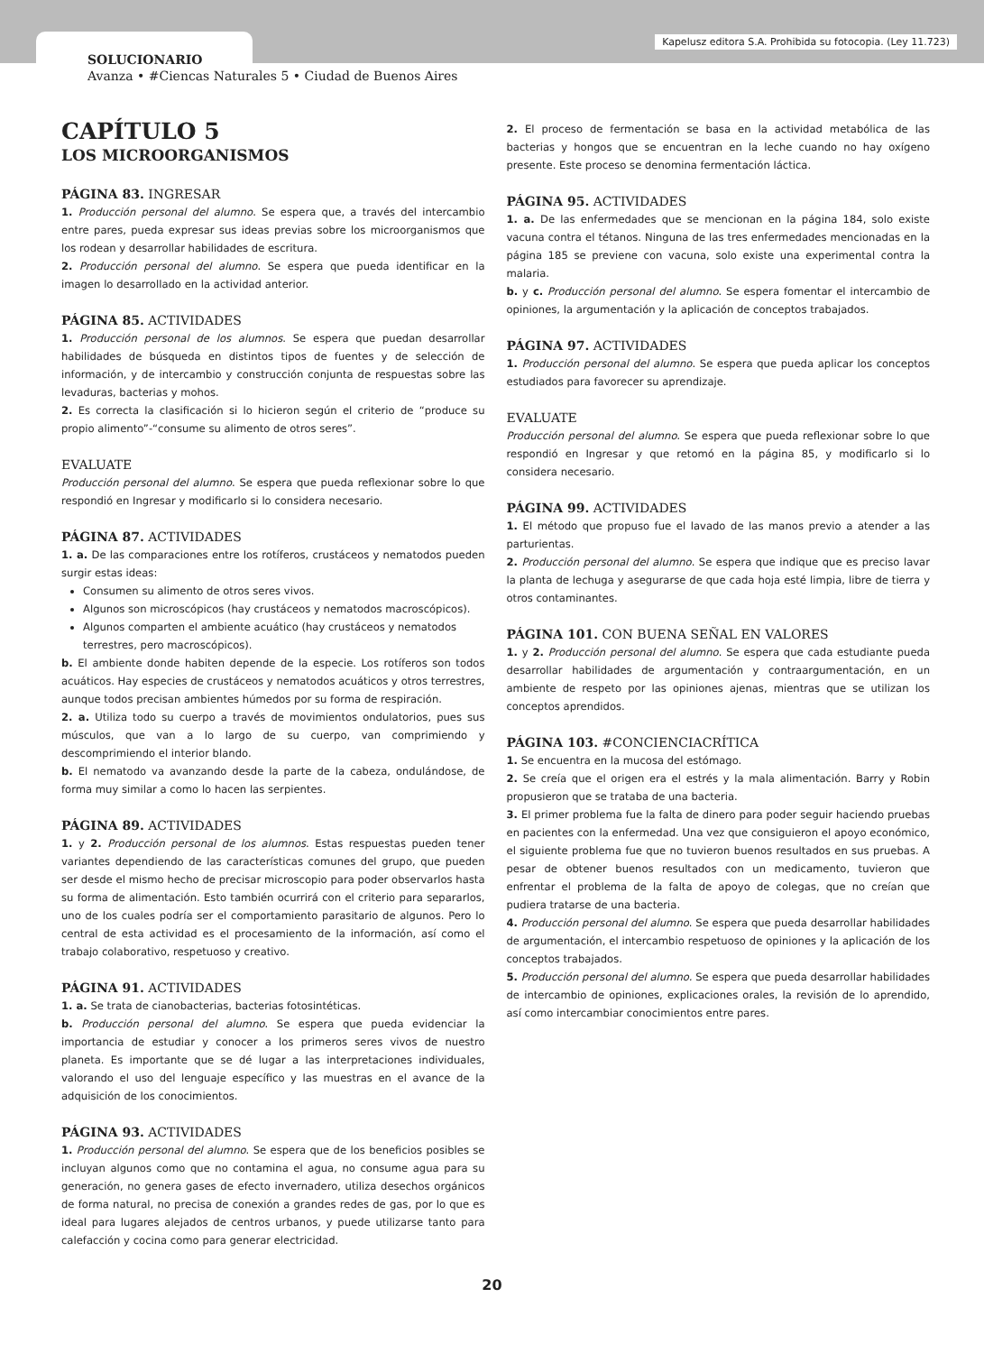Kapelusz editora S.A. Prohibida su fotocopia. (Ley 11.723)
SOLUCIONARIO
Avanza • #Ciencas Naturales 5 • Ciudad de Buenos Aires
CAPÍTULO 5
LOS MICROORGANISMOS
PÁGINA 83. INGRESAR
1. Producción personal del alumno. Se espera que, a través del intercambio entre pares, pueda expresar sus ideas previas sobre los microorganismos que los rodean y desarrollar habilidades de escritura.
2. Producción personal del alumno. Se espera que pueda identificar en la imagen lo desarrollado en la actividad anterior.
PÁGINA 85. ACTIVIDADES
1. Producción personal de los alumnos. Se espera que puedan desarrollar habilidades de búsqueda en distintos tipos de fuentes y de selección de información, y de intercambio y construcción conjunta de respuestas sobre las levaduras, bacterias y mohos.
2. Es correcta la clasificación si lo hicieron según el criterio de “produce su propio alimento”-“consume su alimento de otros seres”.
EVALUATE
Producción personal del alumno. Se espera que pueda reflexionar sobre lo que respondió en Ingresar y modificarlo si lo considera necesario.
PÁGINA 87. ACTIVIDADES
1. a. De las comparaciones entre los rotíferos, crustáceos y nematodos pueden surgir estas ideas:
Consumen su alimento de otros seres vivos.
Algunos son microscópicos (hay crustáceos y nematodos macroscópicos).
Algunos comparten el ambiente acuático (hay crustáceos y nematodos terrestres, pero macroscópicos).
b. El ambiente donde habiten depende de la especie. Los rotíferos son todos acuáticos. Hay especies de crustáceos y nematodos acuáticos y otros terrestres, aunque todos precisan ambientes húmedos por su forma de respiración.
2. a. Utiliza todo su cuerpo a través de movimientos ondulatorios, pues sus músculos, que van a lo largo de su cuerpo, van comprimiendo y descomprimiendo el interior blando.
b. El nematodo va avanzando desde la parte de la cabeza, ondulándose, de forma muy similar a como lo hacen las serpientes.
PÁGINA 89. ACTIVIDADES
1. y 2. Producción personal de los alumnos. Estas respuestas pueden tener variantes dependiendo de las características comunes del grupo, que pueden ser desde el mismo hecho de precisar microscopio para poder observarlos hasta su forma de alimentación. Esto también ocurrirá con el criterio para separarlos, uno de los cuales podría ser el comportamiento parasitario de algunos. Pero lo central de esta actividad es el procesamiento de la información, así como el trabajo colaborativo, respetuoso y creativo.
PÁGINA 91. ACTIVIDADES
1. a. Se trata de cianobacterias, bacterias fotosintéticas.
b. Producción personal del alumno. Se espera que pueda evidenciar la importancia de estudiar y conocer a los primeros seres vivos de nuestro planeta. Es importante que se dé lugar a las interpretaciones individuales, valorando el uso del lenguaje específico y las muestras en el avance de la adquisición de los conocimientos.
PÁGINA 93. ACTIVIDADES
1. Producción personal del alumno. Se espera que de los beneficios posibles se incluyan algunos como que no contamina el agua, no consume agua para su generación, no genera gases de efecto invernadero, utiliza desechos orgánicos de forma natural, no precisa de conexión a grandes redes de gas, por lo que es ideal para lugares alejados de centros urbanos, y puede utilizarse tanto para calefacción y cocina como para generar electricidad.
2. El proceso de fermentación se basa en la actividad metabólica de las bacterias y hongos que se encuentran en la leche cuando no hay oxígeno presente. Este proceso se denomina fermentación láctica.
PÁGINA 95. ACTIVIDADES
1. a. De las enfermedades que se mencionan en la página 184, solo existe vacuna contra el tétanos. Ninguna de las tres enfermedades mencionadas en la página 185 se previene con vacuna, solo existe una experimental contra la malaria.
b. y c. Producción personal del alumno. Se espera fomentar el intercambio de opiniones, la argumentación y la aplicación de conceptos trabajados.
PÁGINA 97. ACTIVIDADES
1. Producción personal del alumno. Se espera que pueda aplicar los conceptos estudiados para favorecer su aprendizaje.
EVALUATE
Producción personal del alumno. Se espera que pueda reflexionar sobre lo que respondió en Ingresar y que retomó en la página 85, y modificarlo si lo considera necesario.
PÁGINA 99. ACTIVIDADES
1. El método que propuso fue el lavado de las manos previo a atender a las parturientas.
2. Producción personal del alumno. Se espera que indique que es preciso lavar la planta de lechuga y asegurarse de que cada hoja esté limpia, libre de tierra y otros contaminantes.
PÁGINA 101. CON BUENA SEÑAL EN VALORES
1. y 2. Producción personal del alumno. Se espera que cada estudiante pueda desarrollar habilidades de argumentación y contraargumentación, en un ambiente de respeto por las opiniones ajenas, mientras que se utilizan los conceptos aprendidos.
PÁGINA 103. #CONCIENCIACRÍTICA
1. Se encuentra en la mucosa del estómago.
2. Se creía que el origen era el estrés y la mala alimentación. Barry y Robin propusieron que se trataba de una bacteria.
3. El primer problema fue la falta de dinero para poder seguir haciendo pruebas en pacientes con la enfermedad. Una vez que consiguieron el apoyo económico, el siguiente problema fue que no tuvieron buenos resultados en sus pruebas. A pesar de obtener buenos resultados con un medicamento, tuvieron que enfrentar el problema de la falta de apoyo de colegas, que no creían que pudiera tratarse de una bacteria.
4. Producción personal del alumno. Se espera que pueda desarrollar habilidades de argumentación, el intercambio respetuoso de opiniones y la aplicación de los conceptos trabajados.
5. Producción personal del alumno. Se espera que pueda desarrollar habilidades de intercambio de opiniones, explicaciones orales, la revisión de lo aprendido, así como intercambiar conocimientos entre pares.
20